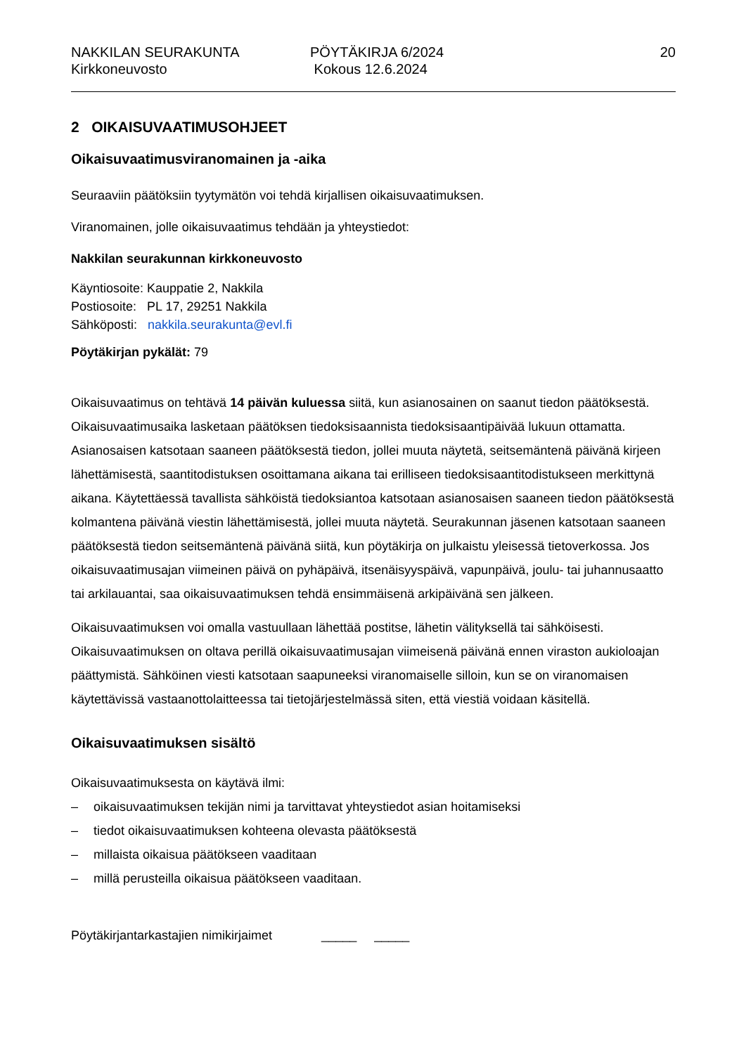NAKKILAN SEURAKUNTA
Kirkkoneuvosto
PÖYTÄKIRJA 6/2024
Kokous 12.6.2024
20
2 OIKAISUVAATIMUSOHJEET
Oikaisuvaatimusviranomainen ja -aika
Seuraaviin päätöksiin tyytymätön voi tehdä kirjallisen oikaisuvaatimuksen.
Viranomainen, jolle oikaisuvaatimus tehdään ja yhteystiedot:
Nakkilan seurakunnan kirkkoneuvosto
Käyntiosoite: Kauppatie 2, Nakkila
Postiosoite: PL 17, 29251 Nakkila
Sähköposti: nakkila.seurakunta@evl.fi
Pöytäkirjan pykälät: 79
Oikaisuvaatimus on tehtävä 14 päivän kuluessa siitä, kun asianosainen on saanut tiedon päätöksestä. Oikaisuvaatimusaika lasketaan päätöksen tiedoksisaannista tiedoksisaantipäivää lukuun ottamatta. Asianosaisen katsotaan saaneen päätöksestä tiedon, jollei muuta näytetä, seitsemäntenä päivänä kirjeen lähettämisestä, saantitodistuksen osoittamana aikana tai erilliseen tiedoksisaantitodistukseen merkittynä aikana. Käytettäessä tavallista sähköistä tiedoksiantoa katsotaan asianosaisen saaneen tiedon päätöksestä kolmantena päivänä viestin lähettämisestä, jollei muuta näytetä. Seurakunnan jäsenen katsotaan saaneen päätöksestä tiedon seitsemäntenä päivänä siitä, kun pöytäkirja on julkaistu yleisessä tietoverkossa. Jos oikaisuvaatimusajan viimeinen päivä on pyhäpäivä, itsenäisyyspäivä, vapunpäivä, joulu- tai juhannusaatto tai arkilauantai, saa oikaisuvaatimuksen tehdä ensimmäisenä arkipäivänä sen jälkeen.
Oikaisuvaatimuksen voi omalla vastuullaan lähettää postitse, lähetin välityksellä tai sähköisesti. Oikaisuvaatimuksen on oltava perillä oikaisuvaatimusajan viimeisenä päivänä ennen viraston aukioloajan päättymistä. Sähköinen viesti katsotaan saapuneeksi viranomaiselle silloin, kun se on viranomaisen käytettävissä vastaanottolaitteessa tai tietojärjestelmässä siten, että viestiä voidaan käsitellä.
Oikaisuvaatimuksen sisältö
Oikaisuvaatimuksesta on käytävä ilmi:
– oikaisuvaatimuksen tekijän nimi ja tarvittavat yhteystiedot asian hoitamiseksi
– tiedot oikaisuvaatimuksen kohteena olevasta päätöksestä
– millaista oikaisua päätökseen vaaditaan
– millä perusteilla oikaisua päätökseen vaaditaan.
Pöytäkirjantarkastajien nimikirjaimet _____ _____